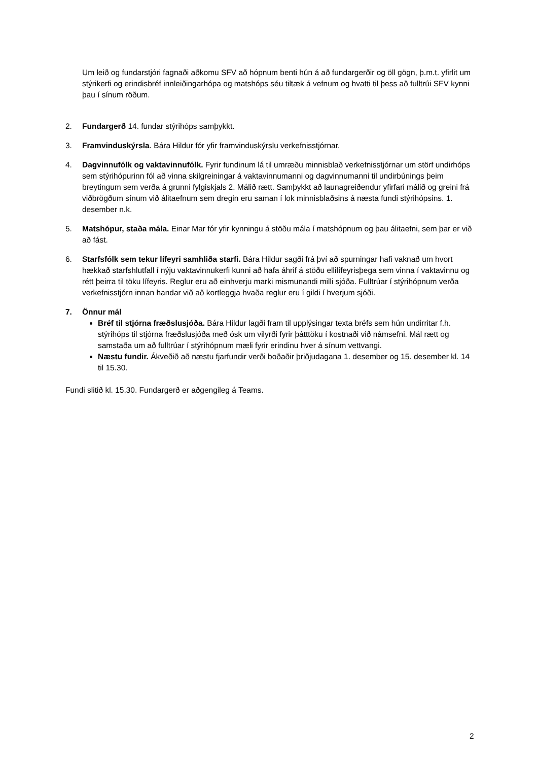Um leið og fundarstjóri fagnaði aðkomu SFV að hópnum benti hún á að fundargerðir og öll gögn, þ.m.t. yfirlit um stýrikerfi og erindisbréf innleiðingarhópa og matshóps séu tiltæk á vefnum og hvatti til þess að fulltrúi SFV kynni þau í sínum röðum.
2. Fundargerð 14. fundar stýrihóps samþykkt.
3. Framvinduskýrsla. Bára Hildur fór yfir framvinduskýrslu verkefnisstjórnar.
4. Dagvinnufólk og vaktavinnufólk. Fyrir fundinum lá til umræðu minnisblað verkefnisstjórnar um störf undirhóps sem stýrihópurinn fól að vinna skilgreiningar á vaktavinnumanni og dagvinnumanni til undirbúnings þeim breytingum sem verða á grunni fylgiskjals 2. Málið rætt. Samþykkt að launagreiðendur yfirfari málið og greini frá viðbrögðum sínum við álitaefnum sem dregin eru saman í lok minnisblaðsins á næsta fundi stýrihópsins. 1. desember n.k.
5. Matshópur, staða mála. Einar Mar fór yfir kynningu á stöðu mála í matshópnum og þau álitaefni, sem þar er við að fást.
6. Starfsfólk sem tekur lífeyri samhliða starfi. Bára Hildur sagði frá því að spurningar hafi vaknað um hvort hækkað starfshlutfall í nýju vaktavinnukerfi kunni að hafa áhrif á stöðu ellilífeyrisþega sem vinna í vaktavinnu og rétt þeirra til töku lífeyris. Reglur eru að einhverju marki mismunandi milli sjóða. Fulltrúar í stýrihópnum verða verkefnisstjórn innan handar við að kortleggja hvaða reglur eru í gildi í hverjum sjóði.
7. Önnur mál
Bréf til stjórna fræðslusjóða. Bára Hildur lagði fram til upplýsingar texta bréfs sem hún undirritar f.h. stýrihóps til stjórna fræðslusjóða með ósk um vilyrði fyrir þátttöku í kostnaði við námsefni. Mál rætt og samstaða um að fulltrúar í stýrihópnum mæli fyrir erindinu hver á sínum vettvangi.
Næstu fundir. Ákveðið að næstu fjarfundir verði boðaðir þriðjudagana 1. desember og 15. desember kl. 14 til 15.30.
Fundi slitið kl. 15.30. Fundargerð er aðgengileg á Teams.
2